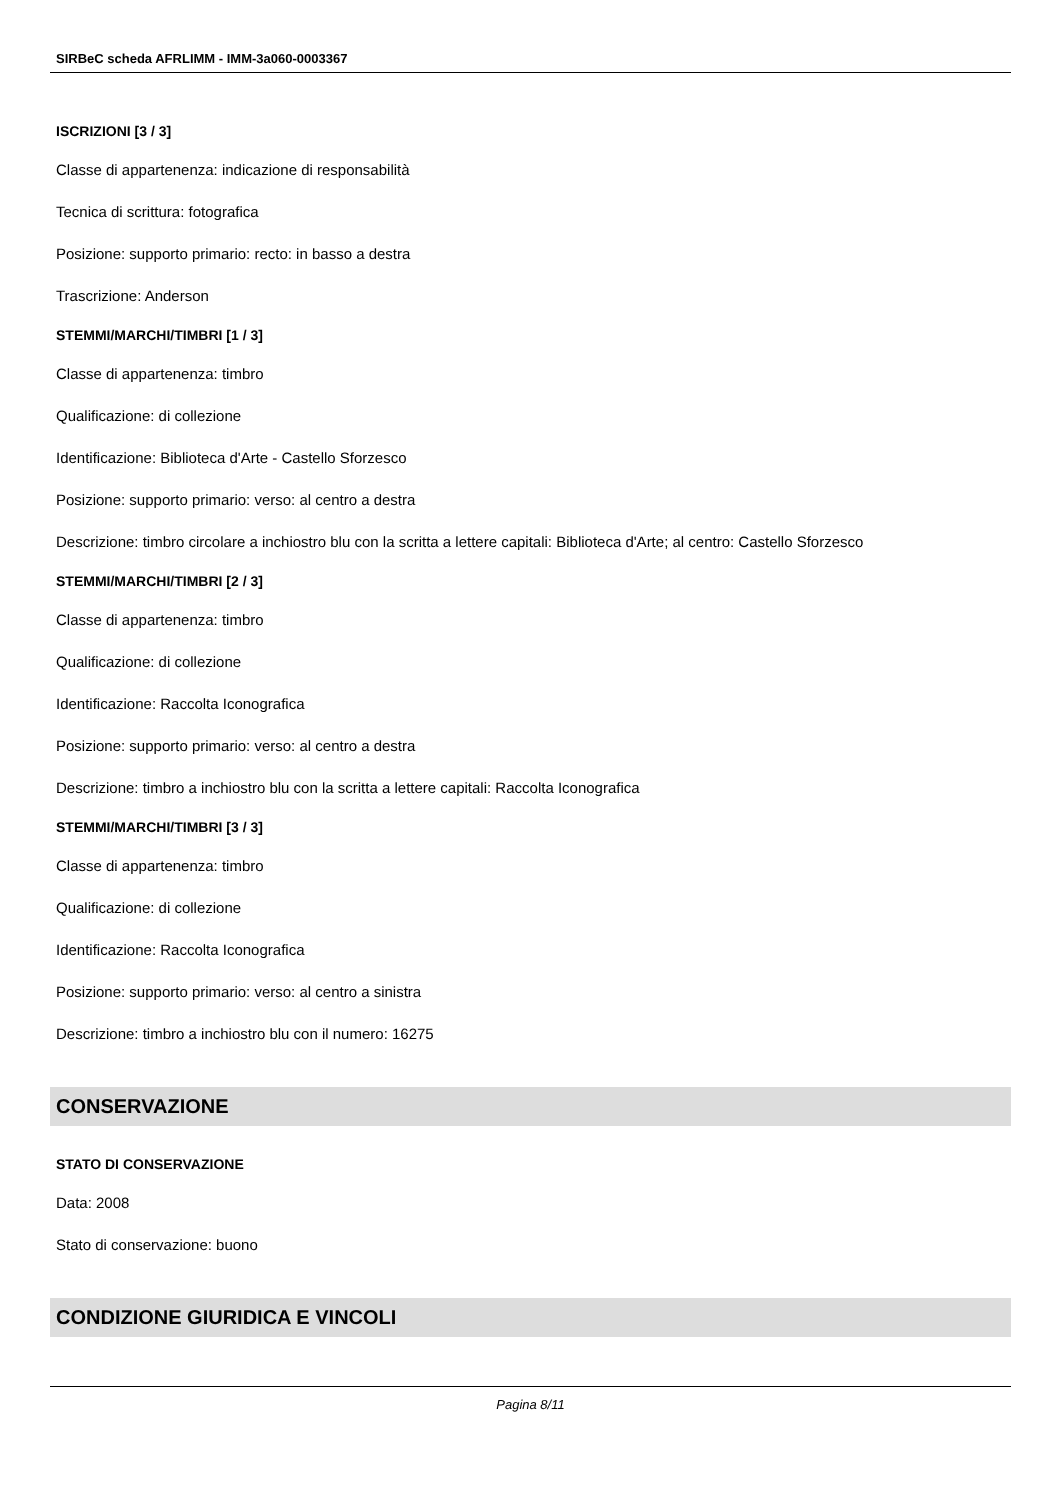SIRBeC scheda AFRLIMM - IMM-3a060-0003367
ISCRIZIONI [3 / 3]
Classe di appartenenza: indicazione di responsabilità
Tecnica di scrittura: fotografica
Posizione: supporto primario: recto: in basso a destra
Trascrizione: Anderson
STEMMI/MARCHI/TIMBRI [1 / 3]
Classe di appartenenza: timbro
Qualificazione: di collezione
Identificazione: Biblioteca d'Arte - Castello Sforzesco
Posizione: supporto primario: verso: al centro a destra
Descrizione: timbro circolare a inchiostro blu con la scritta a lettere capitali: Biblioteca d'Arte; al centro: Castello Sforzesco
STEMMI/MARCHI/TIMBRI [2 / 3]
Classe di appartenenza: timbro
Qualificazione: di collezione
Identificazione: Raccolta Iconografica
Posizione: supporto primario: verso: al centro a destra
Descrizione: timbro a inchiostro blu con la scritta a lettere capitali: Raccolta Iconografica
STEMMI/MARCHI/TIMBRI [3 / 3]
Classe di appartenenza: timbro
Qualificazione: di collezione
Identificazione: Raccolta Iconografica
Posizione: supporto primario: verso: al centro a sinistra
Descrizione: timbro a inchiostro blu con il numero: 16275
CONSERVAZIONE
STATO DI CONSERVAZIONE
Data: 2008
Stato di conservazione: buono
CONDIZIONE GIURIDICA E VINCOLI
Pagina 8/11